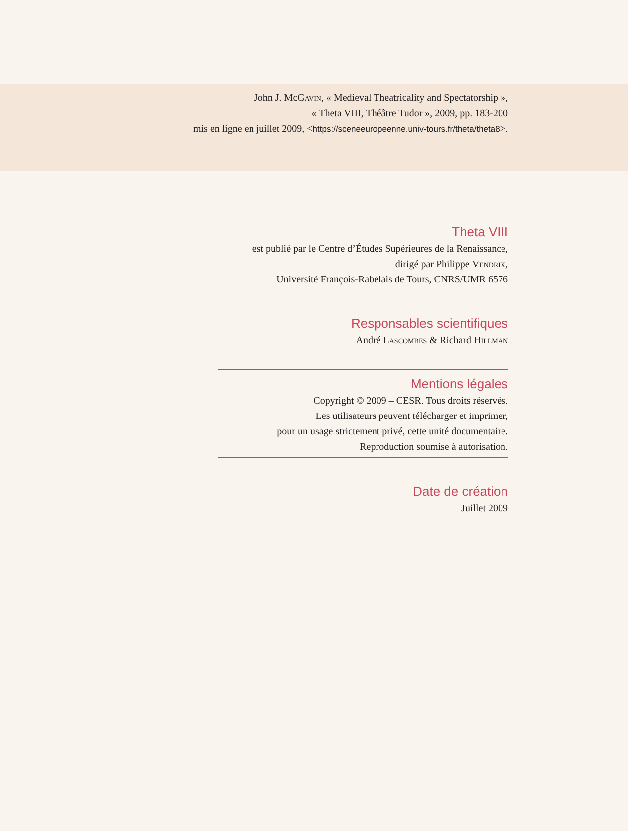John J. McGavin, « Medieval Theatricality and Spectatorship »,
« Theta VIII, Théâtre Tudor », 2009, pp. 183-200
mis en ligne en juillet 2009, <https://sceneeuropeenne.univ-tours.fr/theta/theta8>.
Theta VIII
est publié par le Centre d’Études Supérieures de la Renaissance,
dirigé par Philippe Vendrix,
Université François-Rabelais de Tours, CNRS/UMR 6576
Responsables scientifiques
André Lascombes & Richard Hillman
Mentions légales
Copyright © 2009 – CESR. Tous droits réservés.
Les utilisateurs peuvent télécharger et imprimer,
pour un usage strictement privé, cette unité documentaire.
Reproduction soumise à autorisation.
Date de création
Juillet 2009